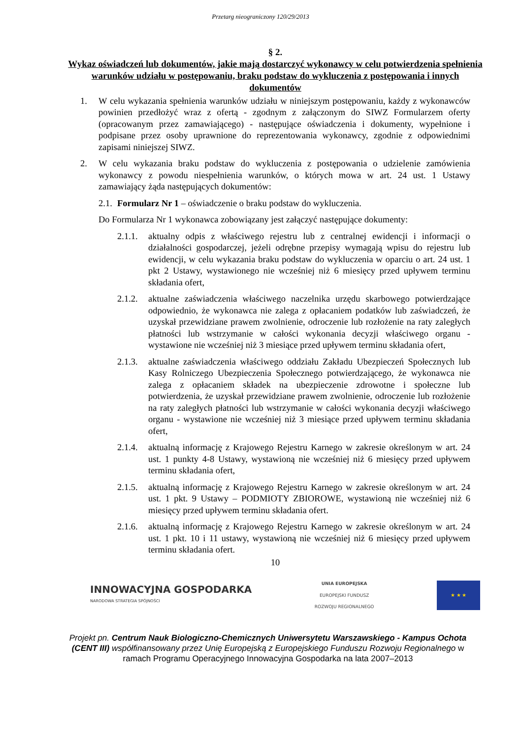Przetarg nieograniczony 120/29/2013
§ 2.
Wykaz oświadczeń lub dokumentów, jakie mają dostarczyć wykonawcy w celu potwierdzenia spełnienia warunków udziału w postępowaniu, braku podstaw do wykluczenia z postępowania i innych dokumentów
1. W celu wykazania spełnienia warunków udziału w niniejszym postępowaniu, każdy z wykonawców powinien przedłożyć wraz z ofertą - zgodnym z załączonym do SIWZ Formularzem oferty (opracowanym przez zamawiającego) - następujące oświadczenia i dokumenty, wypełnione i podpisane przez osoby uprawnione do reprezentowania wykonawcy, zgodnie z odpowiednimi zapisami niniejszej SIWZ.
2. W celu wykazania braku podstaw do wykluczenia z postępowania o udzielenie zamówienia wykonawcy z powodu niespełnienia warunków, o których mowa w art. 24 ust. 1 Ustawy zamawiający żąda następujących dokumentów:
2.1. Formularz Nr 1 – oświadczenie o braku podstaw do wykluczenia.
Do Formularza Nr 1 wykonawca zobowiązany jest załączyć następujące dokumenty:
2.1.1. aktualny odpis z właściwego rejestru lub z centralnej ewidencji i informacji o działalności gospodarczej, jeżeli odrębne przepisy wymagają wpisu do rejestru lub ewidencji, w celu wykazania braku podstaw do wykluczenia w oparciu o art. 24 ust. 1 pkt 2 Ustawy, wystawionego nie wcześniej niż 6 miesięcy przed upływem terminu składania ofert,
2.1.2. aktualne zaświadczenia właściwego naczelnika urzędu skarbowego potwierdzające odpowiednio, że wykonawca nie zalega z opłacaniem podatków lub zaświadczeń, że uzyskał przewidziane prawem zwolnienie, odroczenie lub rozłożenie na raty zaległych płatności lub wstrzymanie w całości wykonania decyzji właściwego organu - wystawione nie wcześniej niż 3 miesiące przed upływem terminu składania ofert,
2.1.3. aktualne zaświadczenia właściwego oddziału Zakładu Ubezpieczeń Społecznych lub Kasy Rolniczego Ubezpieczenia Społecznego potwierdzającego, że wykonawca nie zalega z opłacaniem składek na ubezpieczenie zdrowotne i społeczne lub potwierdzenia, że uzyskał przewidziane prawem zwolnienie, odroczenie lub rozłożenie na raty zaległych płatności lub wstrzymanie w całości wykonania decyzji właściwego organu - wystawione nie wcześniej niż 3 miesiące przed upływem terminu składania ofert,
2.1.4. aktualną informację z Krajowego Rejestru Karnego w zakresie określonym w art. 24 ust. 1 punkty 4-8 Ustawy, wystawioną nie wcześniej niż 6 miesięcy przed upływem terminu składania ofert,
2.1.5. aktualną informację z Krajowego Rejestru Karnego w zakresie określonym w art. 24 ust. 1 pkt. 9 Ustawy – PODMIOTY ZBIOROWE, wystawioną nie wcześniej niż 6 miesięcy przed upływem terminu składania ofert.
2.1.6. aktualną informację z Krajowego Rejestru Karnego w zakresie określonym w art. 24 ust. 1 pkt. 10 i 11 ustawy, wystawioną nie wcześniej niż 6 miesięcy przed upływem terminu składania ofert.
10
INNOWACYJNA GOSPODARKA
NARODOWA STRATEGIA SPÓJNOŚCI
UNIA EUROPEJSKA
EUROPEJSKI FUNDUSZ
ROZWOJU REGIONALNEGO
★ ★ ★
Projekt pn. Centrum Nauk Biologiczno-Chemicznych Uniwersytetu Warszawskiego - Kampus Ochota (CENT III) współfinansowany przez Unię Europejską z Europejskiego Funduszu Rozwoju Regionalnego w ramach Programu Operacyjnego Innowacyjna Gospodarka na lata 2007–2013